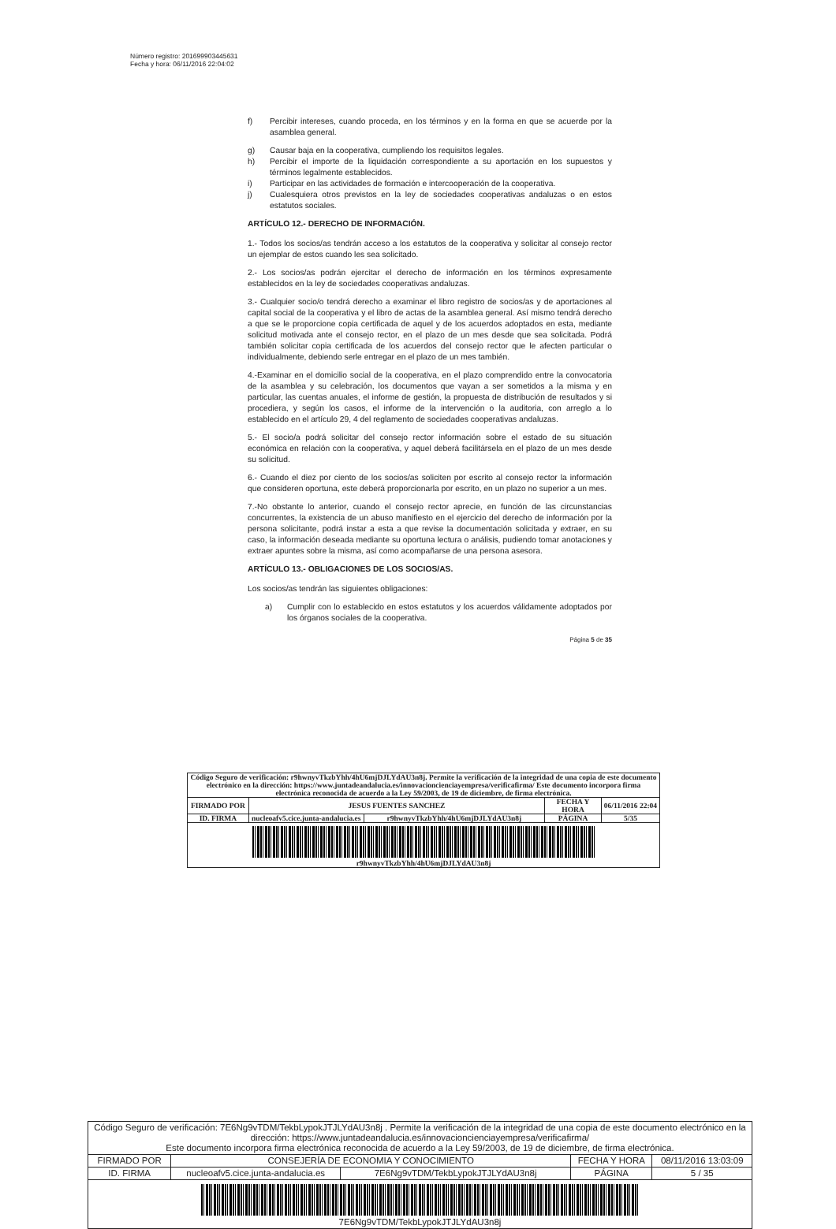Número registro: 201699903445631
Fecha y hora: 06/11/2016 22:04:02
f) Percibir intereses, cuando proceda, en los términos y en la forma en que se acuerde por la asamblea general.
g) Causar baja en la cooperativa, cumpliendo los requisitos legales.
h) Percibir el importe de la liquidación correspondiente a su aportación en los supuestos y términos legalmente establecidos.
i) Participar en las actividades de formación e intercooperación de la cooperativa.
j) Cualesquiera otros previstos en la ley de sociedades cooperativas andaluzas o en estos estatutos sociales.
ARTÍCULO 12.- DERECHO DE INFORMACIÓN.
1.- Todos los socios/as tendrán acceso a los estatutos de la cooperativa y solicitar al consejo rector un ejemplar de estos cuando les sea solicitado.
2.- Los socios/as podrán ejercitar el derecho de información en los términos expresamente establecidos en la ley de sociedades cooperativas andaluzas.
3.- Cualquier socio/o tendrá derecho a examinar el libro registro de socios/as y de aportaciones al capital social de la cooperativa y el libro de actas de la asamblea general. Así mismo tendrá derecho a que se le proporcione copia certificada de aquel y de los acuerdos adoptados en esta, mediante solicitud motivada ante el consejo rector, en el plazo de un mes desde que sea solicitada. Podrá también solicitar copia certificada de los acuerdos del consejo rector que le afecten particular o individualmente, debiendo serle entregar en el plazo de un mes también.
4.-Examinar en el domicilio social de la cooperativa, en el plazo comprendido entre la convocatoria de la asamblea y su celebración, los documentos que vayan a ser sometidos a la misma y en particular, las cuentas anuales, el informe de gestión, la propuesta de distribución de resultados y si procediera, y según los casos, el informe de la intervención o la auditoria, con arreglo a lo establecido en el artículo 29, 4 del reglamento de sociedades cooperativas andaluzas.
5.- El socio/a podrá solicitar del consejo rector información sobre el estado de su situación económica en relación con la cooperativa, y aquel deberá facilitársela en el plazo de un mes desde su solicitud.
6.- Cuando el diez por ciento de los socios/as soliciten por escrito al consejo rector la información que consideren oportuna, este deberá proporcionarla por escrito, en un plazo no superior a un mes.
7.-No obstante lo anterior, cuando el consejo rector aprecie, en función de las circunstancias concurrentes, la existencia de un abuso manifiesto en el ejercicio del derecho de información por la persona solicitante, podrá instar a esta a que revise la documentación solicitada y extraer, en su caso, la información deseada mediante su oportuna lectura o análisis, pudiendo tomar anotaciones y extraer apuntes sobre la misma, así como acompañarse de una persona asesora.
ARTÍCULO 13.- OBLIGACIONES DE LOS SOCIOS/AS.
Los socios/as tendrán las siguientes obligaciones:
a) Cumplir con lo establecido en estos estatutos y los acuerdos válidamente adoptados por los órganos sociales de la cooperativa.
Página 5 de 35
| Código Seguro de verificación: r9hwnyvTkzbYhh/4hU6mjDJLYdAU3n8j. Permite la verificación de la integridad de una copia de este documento electrónico en la dirección: https://www.juntadeandalucia.es/innovacioncienciayempresa/verificafirma/ Este documento incorpora firma electrónica reconocida de acuerdo a la Ley 59/2003, de 19 de diciembre, de firma electrónica. | | | | |
| FIRMADO POR | JESUS FUENTES SANCHEZ | | FECHA Y HORA | 06/11/2016 22:04 |
| ID. FIRMA | nucleoafv5.cice.junta-andalucia.es | r9hwnyvTkzbYhh/4hU6mjDJLYdAU3n8j | PÁGINA | 5/35 |
| r9hwnyvTkzbYhh/4hU6mjDJLYdAU3n8j | | | | |
| Código Seguro de verificación: 7E6Ng9vTDM/TekbLypokJTJLYdAU3n8j . Permite la verificación de la integridad de una copia de este documento electrónico en la dirección: https://www.juntadeandalucia.es/innovacioncienciayempresa/verificafirma/ Este documento incorpora firma electrónica reconocida de acuerdo a la Ley 59/2003, de 19 de diciembre, de firma electrónica. | | | | |
| FIRMADO POR | CONSEJERÍA DE ECONOMIA Y CONOCIMIENTO | | FECHA Y HORA | 08/11/2016 13:03:09 |
| ID. FIRMA | nucleoafv5.cice.junta-andalucia.es | 7E6Ng9vTDM/TekbLypokJTJLYdAU3n8j | PÁGINA | 5 / 35 |
| 7E6Ng9vTDM/TekbLypokJTJLYdAU3n8j | | | | |